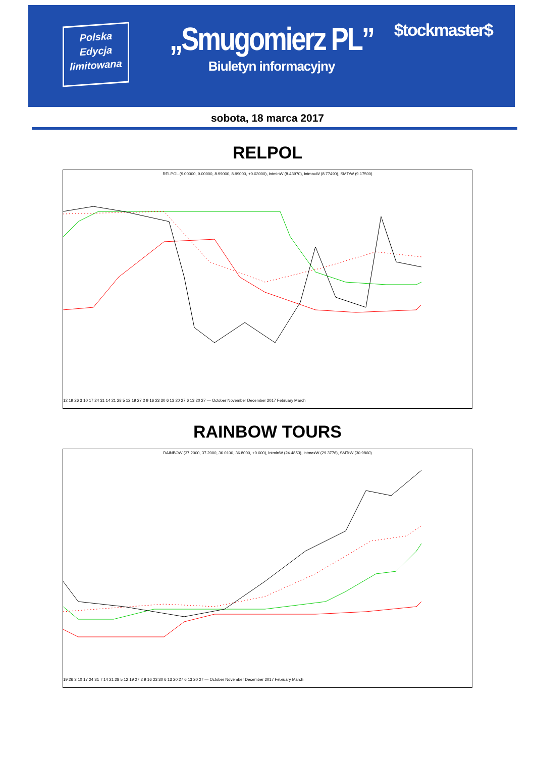Polska
Edycja
limitowana
„Smugomierz PL”
Biuletyn informacyjny
$tockmaster$
sobota, 18 marca 2017
RELPOL
RELPOL (9.00000, 9.00000, 8.99000, 8.99000, +0.03000), intminW (8.43970), intmaxW (8.77490), SMTrW (9.17500)
12 19 26 3 10 17 24 31 14 21 28 5 12 19 27 2 9 16 23 30 6 13 20 27 6 13 20 27 — October November December 2017 February March
RAINBOW TOURS
RAINBOW (37.2000, 37.2000, 36.0100, 36.8000, +0.000), intminW (24.4853), intmaxW (29.3776), SMTrW (30.9860)
19 26 3 10 17 24 31 7 14 21 28 5 12 19 27 2 9 16 23 30 6 13 20 27 6 13 20 27 — October November December 2017 February March